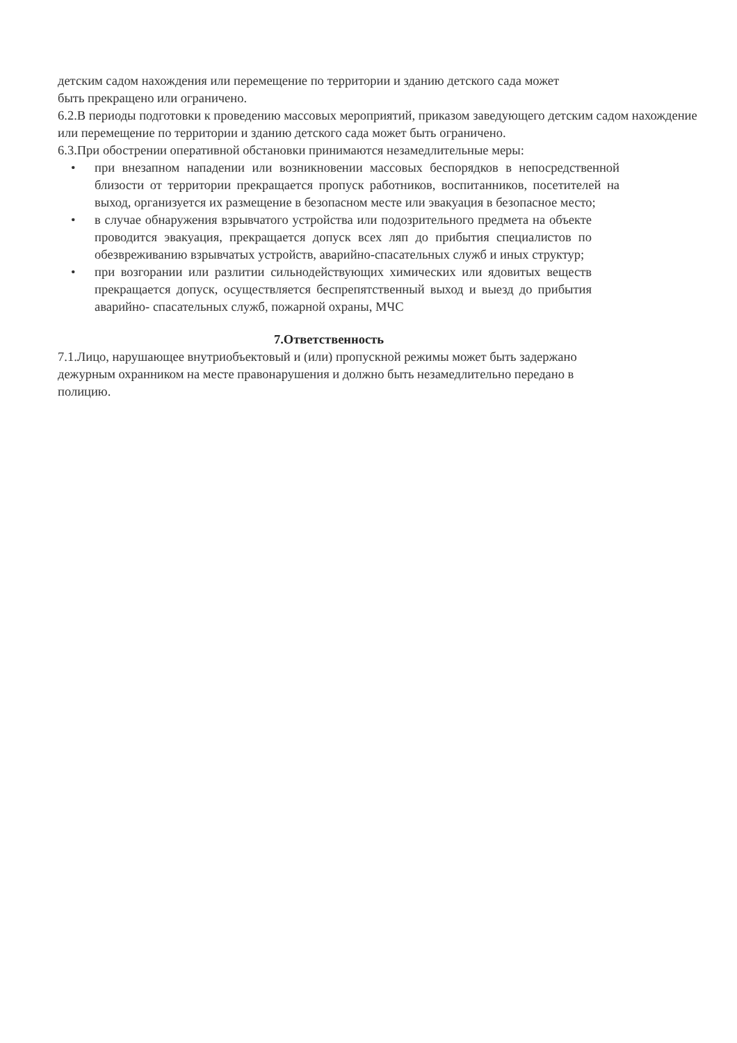детским садом нахождения или перемещение по территории и зданию детского сада может
быть прекращено или ограничено.
6.2.В периоды подготовки к проведению массовых мероприятий, приказом заведующего детским садом нахождение или перемещение по территории и зданию детского сада может быть ограничено.
6.3.При обострении оперативной обстановки принимаются незамедлительные меры:
• при внезапном нападении или возникновении массовых беспорядков в непосредственной близости от территории прекращается пропуск работников, воспитанников, посетителей на выход, организуется их размещение в безопасном месте или эвакуация в безопасное место;
• в случае обнаружения взрывчатого устройства или подозрительного предмета на объекте проводится эвакуация, прекращается допуск всех ляп до прибытия специалистов по обезвреживанию взрывчатых устройств, аварийно-спасательных служб и иных структур;
• при возгорании или разлитии сильнодействующих химических или ядовитых веществ прекращается допуск, осуществляется беспрепятственный выход и выезд до прибытия аварийно- спасательных служб, пожарной охраны, МЧС
7.Ответственность
7.1.Лицо, нарушающее внутриобъектовый и (или) пропускной режимы может быть задержано
дежурным охранником на месте правонарушения и должно быть незамедлительно передано в
полицию.